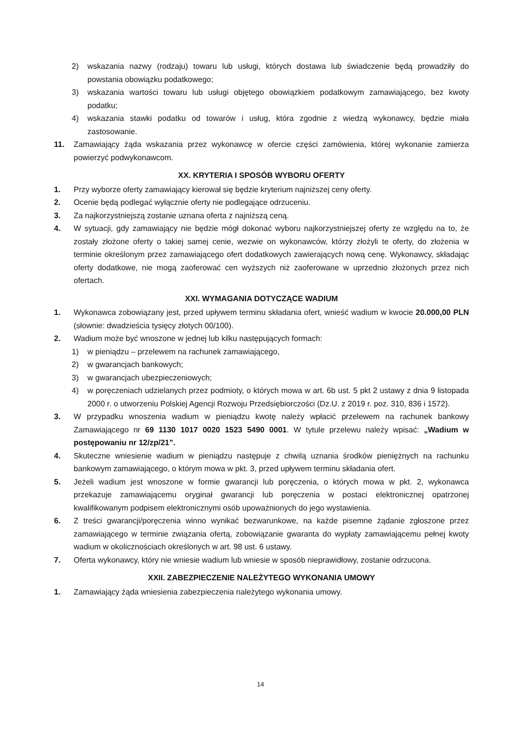2) wskazania nazwy (rodzaju) towaru lub usługi, których dostawa lub świadczenie będą prowadziły do powstania obowiązku podatkowego;
3) wskazania wartości towaru lub usługi objętego obowiązkiem podatkowym zamawiającego, bez kwoty podatku;
4) wskazania stawki podatku od towarów i usług, która zgodnie z wiedzą wykonawcy, będzie miała zastosowanie.
11. Zamawiający żąda wskazania przez wykonawcę w ofercie części zamówienia, której wykonanie zamierza powierzyć podwykonawcom.
XX. KRYTERIA I SPOSÓB WYBORU OFERTY
1. Przy wyborze oferty zamawiający kierował się będzie kryterium najniższej ceny oferty.
2. Ocenie będą podlegać wyłącznie oferty nie podlegające odrzuceniu.
3. Za najkorzystniejszą zostanie uznana oferta z najniższą ceną.
4. W sytuacji, gdy zamawiający nie będzie mógł dokonać wyboru najkorzystniejszej oferty ze względu na to, że zostały złożone oferty o takiej samej cenie, wezwie on wykonawców, którzy złożyli te oferty, do złożenia w terminie określonym przez zamawiającego ofert dodatkowych zawierających nową cenę. Wykonawcy, składając oferty dodatkowe, nie mogą zaoferować cen wyższych niż zaoferowane w uprzednio złożonych przez nich ofertach.
XXI. WYMAGANIA DOTYCZĄCE WADIUM
1. Wykonawca zobowiązany jest, przed upływem terminu składania ofert, wnieść wadium w kwocie 20.000,00 PLN (słownie: dwadzieścia tysięcy złotych 00/100).
2. Wadium może być wnoszone w jednej lub kilku następujących formach:
1) w pieniądzu – przelewem na rachunek zamawiającego,
2) w gwarancjach bankowych;
3) w gwarancjach ubezpieczeniowych;
4) w poręczeniach udzielanych przez podmioty, o których mowa w art. 6b ust. 5 pkt 2 ustawy z dnia 9 listopada 2000 r. o utworzeniu Polskiej Agencji Rozwoju Przedsiębiorczości (Dz.U. z 2019 r. poz. 310, 836 i 1572).
3. W przypadku wnoszenia wadium w pieniądzu kwotę należy wpłacić przelewem na rachunek bankowy Zamawiającego nr 69 1130 1017 0020 1523 5490 0001. W tytule przelewu należy wpisać: „Wadium w postępowaniu nr 12/zp/21”.
4. Skuteczne wniesienie wadium w pieniądzu następuje z chwilą uznania środków pieniężnych na rachunku bankowym zamawiającego, o którym mowa w pkt. 3, przed upływem terminu składania ofert.
5. Jeżeli wadium jest wnoszone w formie gwarancji lub poręczenia, o których mowa w pkt. 2, wykonawca przekazuje zamawiającemu oryginał gwarancji lub poręczenia w postaci elektronicznej opatrzonej kwalifikowanym podpisem elektronicznymi osób upoważnionych do jego wystawienia.
6. Z treści gwarancji/poręczenia winno wynikać bezwarunkowe, na każde pisemne żądanie zgłoszone przez zamawiającego w terminie związania ofertą, zobowiązanie gwaranta do wypłaty zamawiającemu pełnej kwoty wadium w okolicznościach określonych w art. 98 ust. 6 ustawy.
7. Oferta wykonawcy, który nie wniesie wadium lub wniesie w sposób nieprawidłowy, zostanie odrzucona.
XXII. ZABEZPIECZENIE NALEŻYTEGO WYKONANIA UMOWY
1. Zamawiający żąda wniesienia zabezpieczenia należytego wykonania umowy.
14